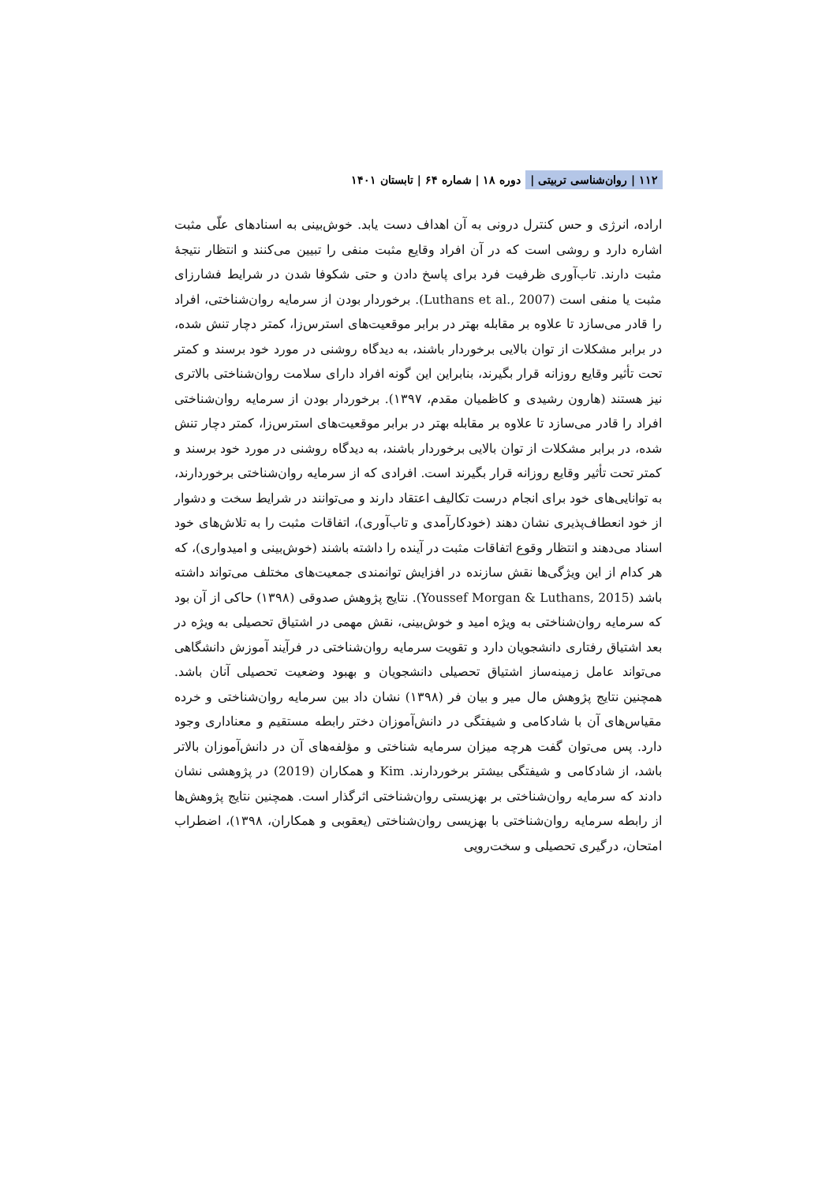۱۱۲ | روان‌شناسی تربیتی | دوره ۱۸ | شماره ۶۴ | تابستان ۱۴۰۱
اراده، انرژی و حس کنترل درونی به آن اهداف دست یابد. خوش‌بینی به اسنادهای علّی مثبت اشاره دارد و روشی است که در آن افراد وقایع مثبت منفی را تبیین می‌کنند و انتظار نتیجهٔ مثبت دارند. تاب‌آوری ظرفیت فرد برای پاسخ دادن و حتی شکوفا شدن در شرایط فشارزای مثبت یا منفی است (Luthans et al., 2007). برخوردار بودن از سرمایه روان‌شناختی، افراد را قادر می‌سازد تا علاوه بر مقابله بهتر در برابر موقعیت‌های استرس‌زا، کمتر دچار تنش شده، در برابر مشکلات از توان بالایی برخوردار باشند، به دیدگاه روشنی در مورد خود برسند و کمتر تحت تأثیر وقایع روزانه قرار بگیرند، بنابراین این گونه افراد دارای سلامت روان‌شناختی بالاتری نیز هستند (هارون رشیدی و کاظمیان مقدم، ۱۳۹۷). برخوردار بودن از سرمایه روان‌شناختی افراد را قادر می‌سازد تا علاوه بر مقابله بهتر در برابر موقعیت‌های استرس‌زا، کمتر دچار تنش شده، در برابر مشکلات از توان بالایی برخوردار باشند، به دیدگاه روشنی در مورد خود برسند و کمتر تحت تأثیر وقایع روزانه قرار بگیرند است. افرادی که از سرمایه روان‌شناختی برخوردارند، به توانایی‌های خود برای انجام درست تکالیف اعتقاد دارند و می‌توانند در شرایط سخت و دشوار از خود انعطاف‌پذیری نشان دهند (خودکارآمدی و تاب‌آوری)، اتفاقات مثبت را به تلاش‌های خود اسناد می‌دهند و انتظار وقوع اتفاقات مثبت در آینده را داشته باشند (خوش‌بینی و امیدواری)، که هر کدام از این ویژگی‌ها نقش سازنده در افزایش توانمندی جمعیت‌های مختلف می‌تواند داشته باشد (Youssef Morgan & Luthans, 2015). نتایج پژوهش صدوقی (۱۳۹۸) حاکی از آن بود که سرمایه روان‌شناختی به ویژه امید و خوش‌بینی، نقش مهمی در اشتیاق تحصیلی به ویژه در بعد اشتیاق رفتاری دانشجویان دارد و تقویت سرمایه روان‌شناختی در فرآیند آموزش دانشگاهی می‌تواند عامل زمینه‌ساز اشتیاق تحصیلی دانشجویان و بهبود وضعیت تحصیلی آنان باشد. همچنین نتایج پژوهش مال میر و بیان فر (۱۳۹۸) نشان داد بین سرمایه روان‌شناختی و خرده مقیاس‌های آن با شادکامی و شیفتگی در دانش‌آموزان دختر رابطه مستقیم و معناداری وجود دارد. پس می‌توان گفت هرچه میزان سرمایه شناختی و مؤلفه‌های آن در دانش‌آموزان بالاتر باشد، از شادکامی و شیفتگی بیشتر برخوردارند. Kim و همکاران (2019) در پژوهشی نشان دادند که سرمایه روان‌شناختی بر بهزیستی روان‌شناختی اثرگذار است. همچنین نتایج پژوهش‌ها از رابطه سرمایه روان‌شناختی با بهزیسی روان‌شناختی (یعقوبی و همکاران، ۱۳۹۸)، اضطراب امتحان، درگیری تحصیلی و سخت‌رویی